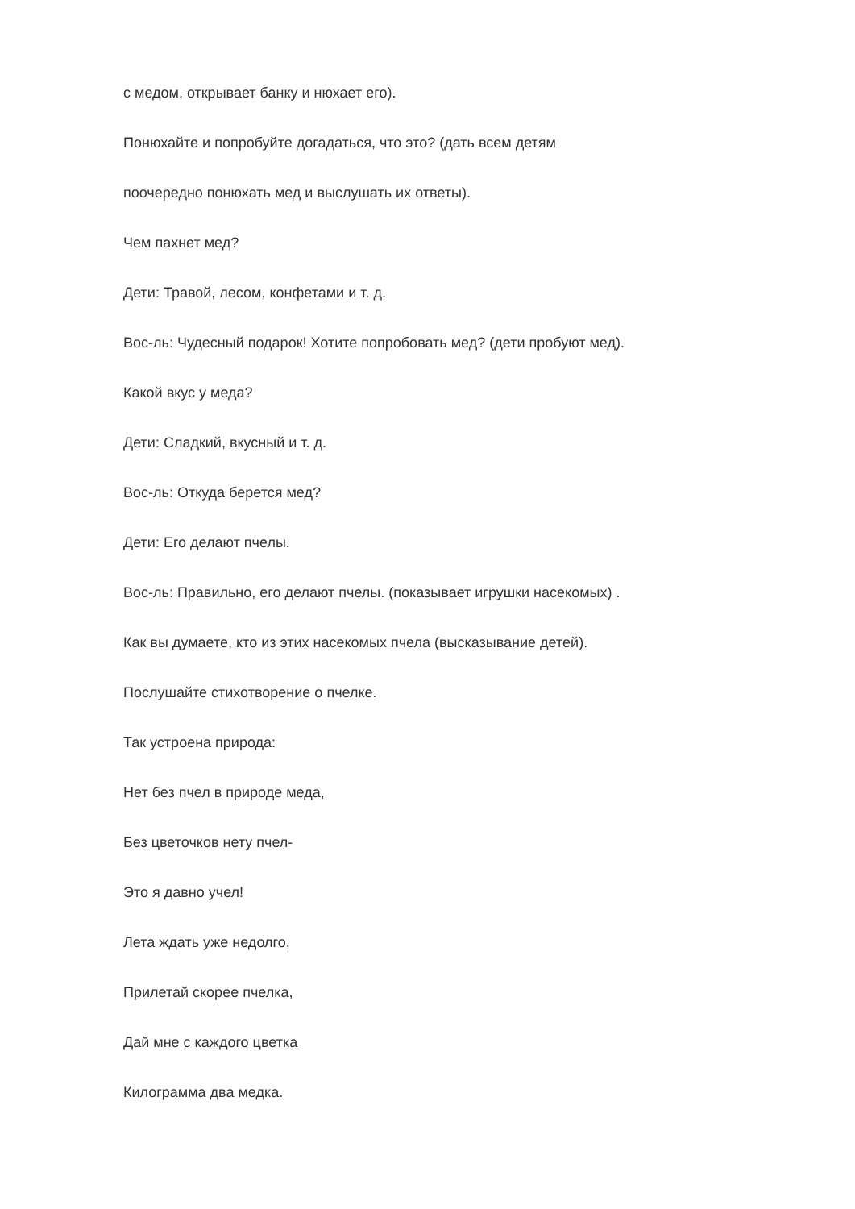с медом, открывает банку и нюхает его).
Понюхайте и попробуйте догадаться, что это? (дать всем детям
поочередно понюхать мед и выслушать их ответы).
Чем пахнет мед?
Дети: Травой, лесом, конфетами и т. д.
Вос-ль: Чудесный подарок! Хотите попробовать мед? (дети пробуют мед).
Какой вкус у меда?
Дети: Сладкий, вкусный и т. д.
Вос-ль: Откуда берется мед?
Дети: Его делают пчелы.
Вос-ль: Правильно, его делают пчелы. (показывает игрушки насекомых) .
Как вы думаете, кто из этих насекомых пчела (высказывание детей).
Послушайте стихотворение о пчелке.
Так устроена природа:
Нет без пчел в природе меда,
Без цветочков нету пчел-
Это я давно учел!
Лета ждать уже недолго,
Прилетай скорее пчелка,
Дай мне с каждого цветка
Килограмма два медка.